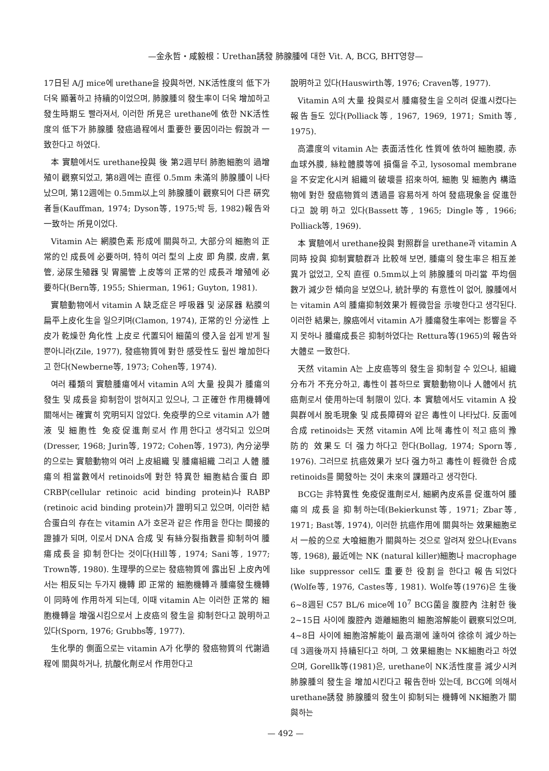—金永哲・咸毅根：Urethan誘發 肺腺腫에 대한 Vit. A, BCG, BHT영향—
17日된 A/J mice에 urethane을 投與하면, NK活性度의 低下가 더욱 顯著하고 持續的이었으며, 肺腺腫의 發生率이 더욱 增加하고 發生時期도 빨라져서, 이러한 所見은 urethane에 依한 NK活性度의 低下가 肺腺腫 發癌過程에서 重要한 要因이라는 假說과 一致한다고 하였다.
本 實驗에서도 urethane投與 後 第2週부터 肺胞細胞의 過增殖이 觀察되었고, 第8週에는 直徑 0.5mm 未滿의 肺腺腫이 나타났으며, 第12週에는 0.5mm以上의 肺腺腫이 觀察되어 다른 硏究者들(Kauffman, 1974; Dyson等, 1975;박 등, 1982)報告와 一致하는 所見이었다.
Vitamin A는 網膜色素 形成에 關與하고, 大部分의 細胞의 正常的인 成長에 必要하며, 特히 여러 型의 上皮 即 角膜, 皮膚, 氣管, 泌尿生殖器 및 胃腸管 上皮等의 正常的인 成長과 增殖에 必要하다(Bern等, 1955; Shierman, 1961; Guyton, 1981).
實驗動物에서 vitamin A 缺乏症은 呼吸器 및 泌尿器 粘膜의 扁平上皮化生을 일으키며(Clamon, 1974), 正常的인 分泌性 上皮가 乾燥한 角化性 上皮로 代置되어 細菌의 侵入을 쉽게 받게 될 뿐아니라(Zile, 1977), 發癌物質에 對한 感受性도 훨씬 增加한다고 한다(Newberne等, 1973; Cohen等, 1974).
여러 種類의 實驗腫瘍에서 vitamin A의 大量 投與가 腫瘍의 發生 및 成長을 抑制함이 밝혀지고 있으나, 그 正確한 作用機轉에 關해서는 確實히 究明되지 않았다. 免疫學的으로 vitamin A가 體液 및 細胞性 免疫促進劑로서 作用한다고 생각되고 있으며(Dresser, 1968; Jurin等, 1972; Cohen等, 1973), 內分泌學的으로는 實驗動物의 여러 上皮組織 및 腫瘍組織 그리고 人體 腫瘍의 相當數에서 retinoids에 對한 特異한 細胞結合蛋白 即 CRBP(cellular retinoic acid binding protein)나 RABP (retinoic acid binding protein)가 證明되고 있으며, 이러한 結合蛋白의 存在는 vitamin A가 호몬과 같은 作用을 한다는 間接的 證據가 되며, 이로서 DNA 合成 및 有絲分裂指數를 抑制하여 腫瘍成長을 抑制한다는 것이다(Hill等, 1974; Sani等, 1977; Trown等, 1980). 生理學的으로는 發癌物質에 露出된 上皮內에서는 相反되는 두가지 機轉 即 正常的 細胞機轉과 腫瘍發生機轉이 同時에 作用하게 되는데, 이때 vitamin A는 이러한 正常的 細胞機轉을 增强시킴으로서 上皮癌의 發生을 抑制한다고 說明하고 있다(Sporn, 1976; Grubbs等, 1977).
生化學的 側面으로는 vitamin A가 化學的 發癌物質의 代謝過程에 關與하거나, 抗酸化劑로서 作用한다고
說明하고 있다(Hauswirth等, 1976; Craven等, 1977).
Vitamin A의 大量 投與로서 腫瘍發生을 오히려 促進시켰다는 報告들도 있다(Polliack等, 1967, 1969, 1971; Smith等, 1975).
高濃度의 vitamin A는 表面活性化 性質에 依하여 細胞膜, 赤血球外膜, 絲粒體膜等에 損傷을 주고, lysosomal membrane을 不安定化시켜 組織의 破壞를 招來하여, 細胞 및 細胞內 構造物에 對한 發癌物質의 透過를 容易하게 하여 發癌現象을 促進한다고 說明하고 있다(Bassett等, 1965; Dingle等, 1966; Polliack等, 1969).
本 實驗에서 urethane投與 對照群을 urethane과 vitamin A同時 投與 抑制實驗群과 比較해 보면, 腫瘍의 發生率은 相互差異가 없었고, 오직 直徑 0.5mm以上의 肺腺腫의 마리當 平均個數가 減少한 傾向을 보였으나, 統計學的 有意性이 없어, 腺腫에서는 vitamin A의 腫瘍抑制效果가 輕微함을 示唆한다고 생각된다. 이러한 結果는, 腺癌에서 vitamin A가 腫瘍發生率에는 影響을 주지 못하나 腫瘍成長은 抑制하였다는 Rettura等(1965)의 報告와 大體로 一致한다.
天然 vitamin A는 上皮癌等의 發生을 抑制할 수 있으나, 組織分布가 不充分하고, 毒性이 甚하므로 實驗動物이나 人體에서 抗癌劑로서 使用하는데 制限이 있다. 本 實驗에서도 vitamin A 投與群에서 脫毛現象 및 成長障碍와 같은 毒性이 나타났다. 反面에 合成 retinoids는 天然 vitamin A에 比해 毒性이 적고 癌의 豫防的 效果도 더 强力하다고 한다(Bollag, 1974; Sporn等, 1976). 그러므로 抗癌效果가 보다 强力하고 毒性이 輕微한 合成 retinoids를 開發하는 것이 未來의 課題라고 생각한다.
BCG는 非特異性 免疫促進劑로서, 細網內皮系를 促進하여 腫瘍의 成長을 抑制하는데(Bekierkunst等, 1971; Zbar等, 1971; Bast等, 1974), 이러한 抗癌作用에 關與하는 效果細胞로서 一般的으로 大喰細胞가 關與하는 것으로 알려져 왔으나(Evans等, 1968), 最近에는 NK (natural killer)細胞나 macrophage like suppressor cell도 重要한 役割을 한다고 報告되었다(Wolfe等, 1976, Castes等, 1981). Wolfe等(1976)은 生後 6~8週된 C57 BL/6 mice에 10<sup>7</sup> BCG菌을 腹腔內 注射한 後 2~15日 사이에 腹腔內 遊離細胞의 細胞溶解能이 觀察되었으며, 4~8日 사이에 細胞溶解能이 最高潮에 達하여 徐徐히 減少하는데 3週後까지 持續된다고 하며, 그 效果細胞는 NK細胞라고 하였으며, Gorellk等(1981)은, urethane이 NK活性度를 減少시켜 肺腺腫의 發生을 增加시킨다고 報告한바 있는데, BCG에 의해서 urethane誘發 肺腺腫의 發生이 抑制되는 機轉에 NK細胞가 關與하는
— 492 —